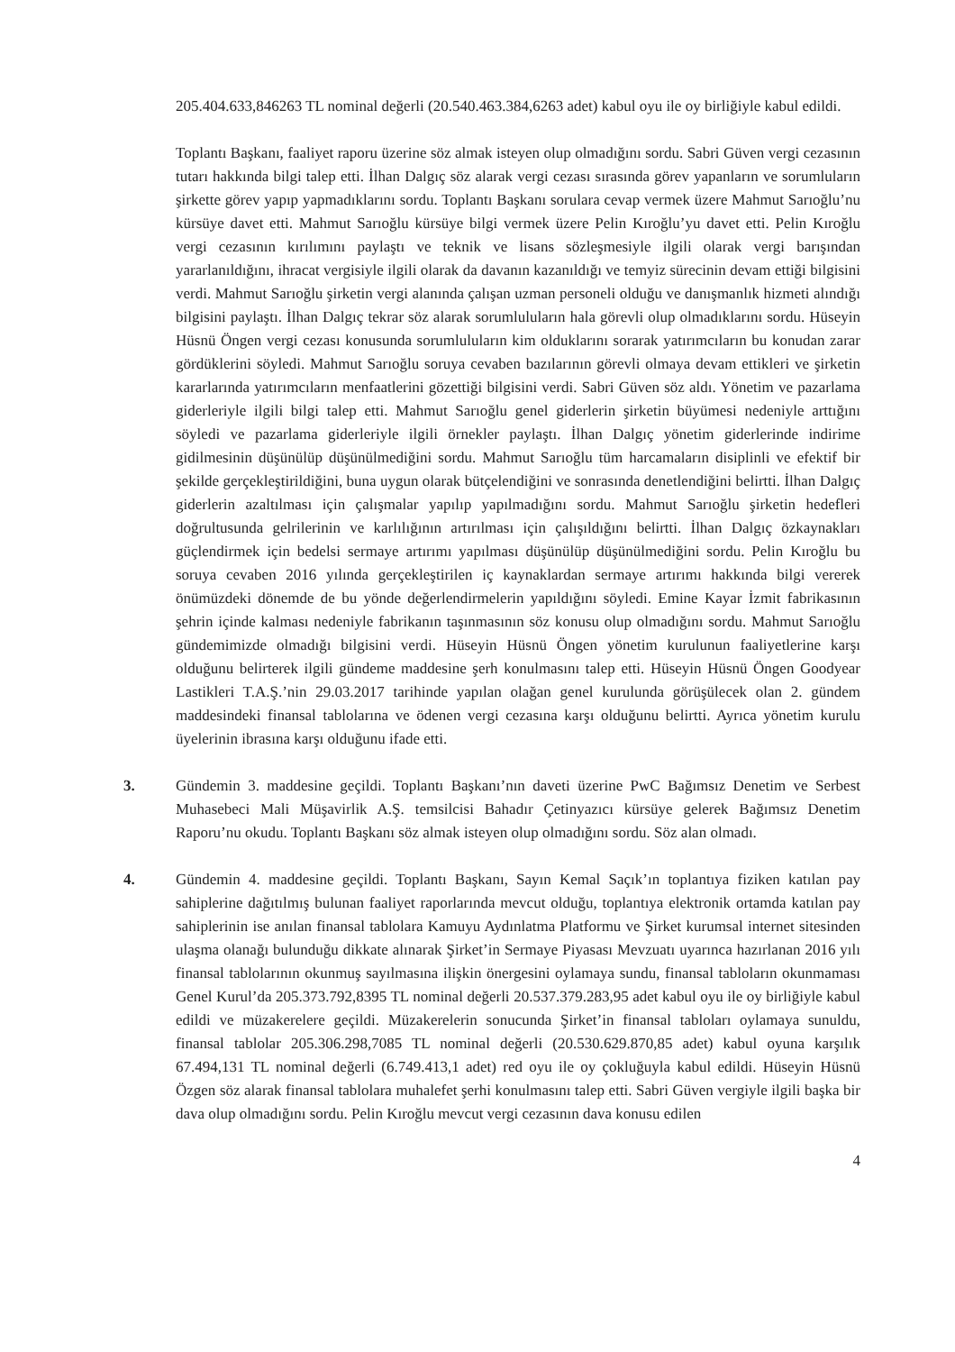205.404.633,846263 TL nominal değerli (20.540.463.384,6263 adet) kabul oyu ile oy birliğiyle kabul edildi.
Toplantı Başkanı, faaliyet raporu üzerine söz almak isteyen olup olmadığını sordu. Sabri Güven vergi cezasının tutarı hakkında bilgi talep etti. İlhan Dalgıç söz alarak vergi cezası sırasında görev yapanların ve sorumluların şirkette görev yapıp yapmadıklarını sordu. Toplantı Başkanı sorulara cevap vermek üzere Mahmut Sarıoğlu’nu kürsüye davet etti. Mahmut Sarıoğlu kürsüye bilgi vermek üzere Pelin Kıroğlu’yu davet etti. Pelin Kıroğlu vergi cezasının kırılımını paylaştı ve teknik ve lisans sözleşmesiyle ilgili olarak vergi barışından yararlanıldığını, ihracat vergisiyle ilgili olarak da davanın kazanıldığı ve temyiz sürecinin devam ettiği bilgisini verdi. Mahmut Sarıoğlu şirketin vergi alanında çalışan uzman personeli olduğu ve danışmanlık hizmeti alındığı bilgisini paylaştı. İlhan Dalgıç tekrar söz alarak sorumluluların hala görevli olup olmadıklarını sordu. Hüseyin Hüsnü Öngen vergi cezası konusunda sorumluluların kim olduklarını sorarak yatırımcıların bu konudan zarar gördüklerini söyledi. Mahmut Sarıoğlu soruya cevaben bazılarının görevli olmaya devam ettikleri ve şirketin kararlarında yatırımcıların menfaatlerini gözettiği bilgisini verdi. Sabri Güven söz aldı. Yönetim ve pazarlama giderleriyle ilgili bilgi talep etti. Mahmut Sarıoğlu genel giderlerin şirketin büyümesi nedeniyle arttığını söyledi ve pazarlama giderleriyle ilgili örnekler paylaştı. İlhan Dalgıç yönetim giderlerinde indirime gidilmesinin düşünülüp düşünülmediğini sordu. Mahmut Sarıoğlu tüm harcamaların disiplinli ve efektif bir şekilde gerçekleştirildiğini, buna uygun olarak bütçelendiğini ve sonrasında denetlendiğini belirtti. İlhan Dalgıç giderlerin azaltılması için çalışmalar yapılıp yapılmadığını sordu. Mahmut Sarıoğlu şirketin hedefleri doğrultusunda gelrilerinin ve karlılığının artırılması için çalışıldığını belirtti. İlhan Dalgıç özkaynakları güçlendirmek için bedelsi sermaye artırımı yapılması düşünülüp düşünülmediğini sordu. Pelin Kıroğlu bu soruya cevaben 2016 yılında gerçekleştirilen iç kaynaklardan sermaye artırımı hakkında bilgi vererek önümüzdeki dönemde de bu yönde değerlendirmelerin yapıldığını söyledi. Emine Kayar İzmit fabrikasının şehrin içinde kalması nedeniyle fabrikanın taşınmasının söz konusu olup olmadığını sordu. Mahmut Sarıoğlu gündemimizde olmadığı bilgisini verdi. Hüseyin Hüsnü Öngen yönetim kurulunun faaliyetlerine karşı olduğunu belirterek ilgili gündeme maddesine şerh konulmasını talep etti. Hüseyin Hüsnü Öngen Goodyear Lastikleri T.A.Ş.’nin 29.03.2017 tarihinde yapılan olağan genel kurulunda görüşülecek olan 2. gündem maddesindeki finansal tablolarına ve ödenen vergi cezasına karşı olduğunu belirtti. Ayrıca yönetim kurulu üyelerinin ibrasına karşı olduğunu ifade etti.
3. Gündemin 3. maddesine geçildi. Toplantı Başkanı’nın daveti üzerine PwC Bağımsız Denetim ve Serbest Muhasebeci Mali Müşavirlik A.Ş. temsilcisi Bahadır Çetinyazıcı kürsüye gelerek Bağımsız Denetim Raporu’nu okudu. Toplantı Başkanı söz almak isteyen olup olmadığını sordu. Söz alan olmadı.
4. Gündemin 4. maddesine geçildi. Toplantı Başkanı, Sayın Kemal Saçık’ın toplantıya fiziken katılan pay sahiplerine dağıtılmış bulunan faaliyet raporlarında mevcut olduğu, toplantıya elektronik ortamda katılan pay sahiplerinin ise anılan finansal tablolara Kamuyu Aydınlatma Platformu ve Şirket kurumsal internet sitesinden ulaşma olanağı bulunduğu dikkate alınarak Şirket’in Sermaye Piyasası Mevzuatı uyarınca hazırlanan 2016 yılı finansal tablolarının okunmuş sayılmasına ilişkin önergesini oylamaya sundu, finansal tabloların okunmaması Genel Kurul’da 205.373.792,8395 TL nominal değerli 20.537.379.283,95 adet kabul oyu ile oy birliğiyle kabul edildi ve müzakerelere geçildi. Müzakerelerin sonucunda Şirket’in finansal tabloları oylamaya sunuldu, finansal tablolar 205.306.298,7085 TL nominal değerli (20.530.629.870,85 adet) kabul oyuna karşılık 67.494,131 TL nominal değerli (6.749.413,1 adet) red oyu ile oy çokluğuyla kabul edildi. Hüseyin Hüsnü Özgen söz alarak finansal tablolara muhalefet şerhi konulmasını talep etti. Sabri Güven vergiyle ilgili başka bir dava olup olmadığını sordu. Pelin Kıroğlu mevcut vergi cezasının dava konusu edilen
4